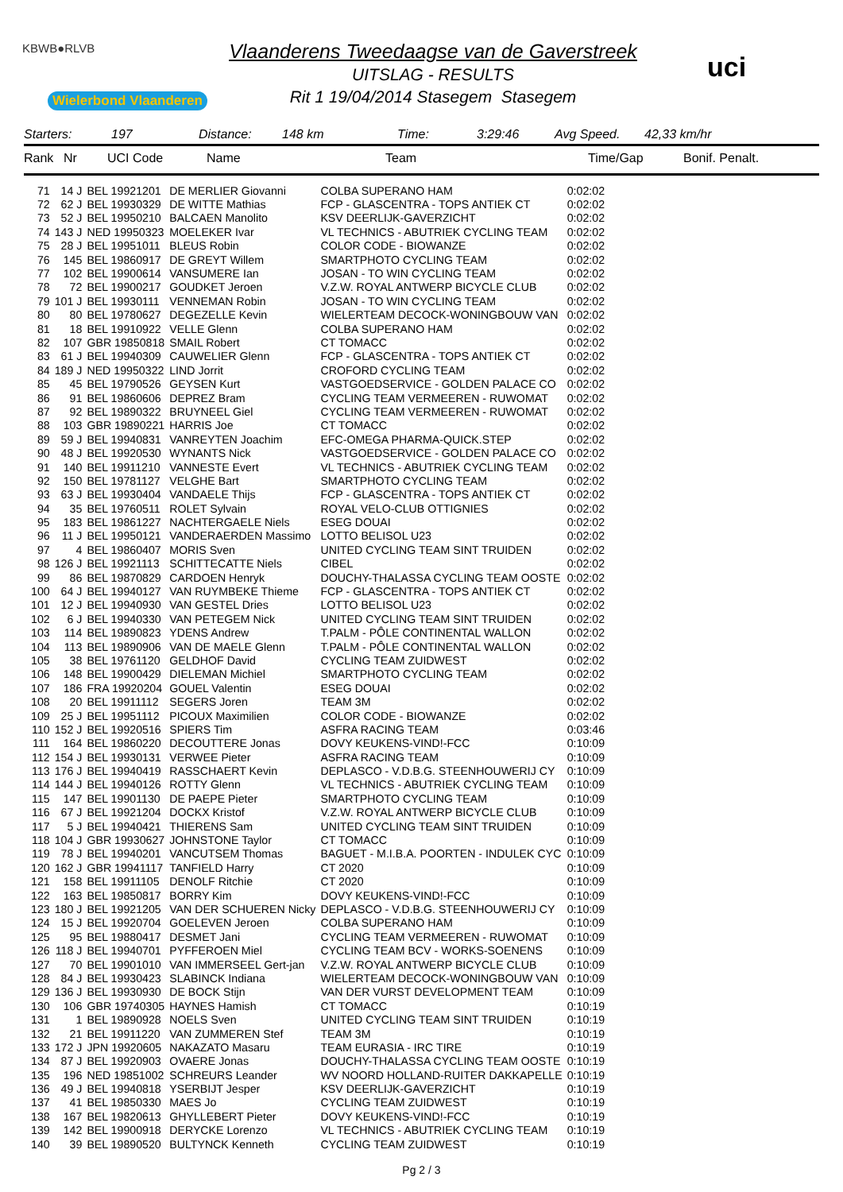KBWB●RLVB
Wielerbond Vlaanderen
Vlaanderens Tweedaagse van de Gaverstreek
UITSLAG - RESULTS
Rit 1 19/04/2014 Stasegem Stasegem
uci
Starters: 197 Distance: 148 km Time: 3:29:46 Avg Speed. 42,33 km/hr
Rank Nr UCI Code Name Team Time/Gap Bonif. Penalt.
| 71 | 14 J | BEL 19921201 | DE MERLIER Giovanni | COLBA SUPERANO HAM | 0:02:02 |
| 72 | 62 J | BEL 19930329 | DE WITTE Mathias | FCP - GLASCENTRA - TOPS ANTIEK CT | 0:02:02 |
| 73 | 52 J | BEL 19950210 | BALCAEN Manolito | KSV DEERLIJK-GAVERZICHT | 0:02:02 |
| 74 | 143 J | NED 19950323 | MOELEKER Ivar | VL TECHNICS - ABUTRIEK CYCLING TEAM | 0:02:02 |
| 75 | 28 J | BEL 19951011 | BLEUS Robin | COLOR CODE - BIOWANZE | 0:02:02 |
| 76 | 145 | BEL 19860917 | DE GREYT Willem | SMARTPHOTO CYCLING TEAM | 0:02:02 |
| 77 | 102 | BEL 19900614 | VANSUMERE Ian | JOSAN - TO WIN CYCLING TEAM | 0:02:02 |
| 78 | 72 | BEL 19900217 | GOUDKET Jeroen | V.Z.W. ROYAL ANTWERP BICYCLE CLUB | 0:02:02 |
| 79 | 101 J | BEL 19930111 | VENNEMAN Robin | JOSAN - TO WIN CYCLING TEAM | 0:02:02 |
| 80 | 80 | BEL 19780627 | DEGEZELLE Kevin | WIELERTEAM DECOCK-WONINGBOUW VAN | 0:02:02 |
| 81 | 18 | BEL 19910922 | VELLE Glenn | COLBA SUPERANO HAM | 0:02:02 |
| 82 | 107 | GBR 19850818 | SMAIL Robert | CT TOMACC | 0:02:02 |
| 83 | 61 J | BEL 19940309 | CAUWELIER Glenn | FCP - GLASCENTRA - TOPS ANTIEK CT | 0:02:02 |
| 84 | 189 J | NED 19950322 | LIND Jorrit | CROFORD CYCLING TEAM | 0:02:02 |
| 85 | 45 | BEL 19790526 | GEYSEN Kurt | VASTGOEDSERVICE - GOLDEN PALACE CO | 0:02:02 |
| 86 | 91 | BEL 19860606 | DEPREZ Bram | CYCLING TEAM VERMEEREN - RUWOMAT | 0:02:02 |
| 87 | 92 | BEL 19890322 | BRUYNEEL Giel | CYCLING TEAM VERMEEREN - RUWOMAT | 0:02:02 |
| 88 | 103 | GBR 19890221 | HARRIS Joe | CT TOMACC | 0:02:02 |
| 89 | 59 J | BEL 19940831 | VANREYTEN Joachim | EFC-OMEGA PHARMA-QUICK.STEP | 0:02:02 |
| 90 | 48 J | BEL 19920530 | WYNANTS Nick | VASTGOEDSERVICE - GOLDEN PALACE CO | 0:02:02 |
| 91 | 140 | BEL 19911210 | VANNESTE Evert | VL TECHNICS - ABUTRIEK CYCLING TEAM | 0:02:02 |
| 92 | 150 | BEL 19781127 | VELGHE Bart | SMARTPHOTO CYCLING TEAM | 0:02:02 |
| 93 | 63 J | BEL 19930404 | VANDAELE Thijs | FCP - GLASCENTRA - TOPS ANTIEK CT | 0:02:02 |
| 94 | 35 | BEL 19760511 | ROLET Sylvain | ROYAL VELO-CLUB OTTIGNIES | 0:02:02 |
| 95 | 183 | BEL 19861227 | NACHTERGAELE Niels | ESEG DOUAI | 0:02:02 |
| 96 | 11 J | BEL 19950121 | VANDERAERDEN Massimo | LOTTO BELISOL U23 | 0:02:02 |
| 97 | 4 | BEL 19860407 | MORIS Sven | UNITED CYCLING TEAM SINT TRUIDEN | 0:02:02 |
| 98 | 126 J | BEL 19921113 | SCHITTECATTE Niels | CIBEL | 0:02:02 |
| 99 | 86 | BEL 19870829 | CARDOEN Henryk | DOUCHY-THALASSA CYCLING TEAM OOSTE | 0:02:02 |
| 100 | 64 J | BEL 19940127 | VAN RUYMBEKE Thieme | FCP - GLASCENTRA - TOPS ANTIEK CT | 0:02:02 |
| 101 | 12 J | BEL 19940930 | VAN GESTEL Dries | LOTTO BELISOL U23 | 0:02:02 |
| 102 | 6 J | BEL 19940330 | VAN PETEGEM Nick | UNITED CYCLING TEAM SINT TRUIDEN | 0:02:02 |
| 103 | 114 | BEL 19890823 | YDENS Andrew | T.PALM - PÔLE CONTINENTAL WALLON | 0:02:02 |
| 104 | 113 | BEL 19890906 | VAN DE MAELE Glenn | T.PALM - PÔLE CONTINENTAL WALLON | 0:02:02 |
| 105 | 38 | BEL 19761120 | GELDHOF David | CYCLING TEAM ZUIDWEST | 0:02:02 |
| 106 | 148 | BEL 19900429 | DIELEMAN Michiel | SMARTPHOTO CYCLING TEAM | 0:02:02 |
| 107 | 186 | FRA 19920204 | GOUEL Valentin | ESEG DOUAI | 0:02:02 |
| 108 | 20 | BEL 19911112 | SEGERS Joren | TEAM 3M | 0:02:02 |
| 109 | 25 J | BEL 19951112 | PICOUX Maximilien | COLOR CODE - BIOWANZE | 0:02:02 |
| 110 | 152 J | BEL 19920516 | SPIERS Tim | ASFRA RACING TEAM | 0:03:46 |
| 111 | 164 | BEL 19860220 | DECOUTTERE Jonas | DOVY KEUKENS-VIND!-FCC | 0:10:09 |
| 112 | 154 J | BEL 19930131 | VERWEE Pieter | ASFRA RACING TEAM | 0:10:09 |
| 113 | 176 J | BEL 19940419 | RASSCHAERT Kevin | DEPLASCO - V.D.B.G. STEENHOUWERIJ CY | 0:10:09 |
| 114 | 144 J | BEL 19940126 | ROTTY Glenn | VL TECHNICS - ABUTRIEK CYCLING TEAM | 0:10:09 |
| 115 | 147 | BEL 19901130 | DE PAEPE Pieter | SMARTPHOTO CYCLING TEAM | 0:10:09 |
| 116 | 67 J | BEL 19921204 | DOCKX Kristof | V.Z.W. ROYAL ANTWERP BICYCLE CLUB | 0:10:09 |
| 117 | 5 J | BEL 19940421 | THIERENS Sam | UNITED CYCLING TEAM SINT TRUIDEN | 0:10:09 |
| 118 | 104 J | GBR 19930627 | JOHNSTONE Taylor | CT TOMACC | 0:10:09 |
| 119 | 78 J | BEL 19940201 | VANCUTSEM Thomas | BAGUET - M.I.B.A. POORTEN - INDULEK CYC | 0:10:09 |
| 120 | 162 J | GBR 19941117 | TANFIELD Harry | CT 2020 | 0:10:09 |
| 121 | 158 | BEL 19911105 | DENOLF Ritchie | CT 2020 | 0:10:09 |
| 122 | 163 | BEL 19850817 | BORRY Kim | DOVY KEUKENS-VIND!-FCC | 0:10:09 |
| 123 | 180 J | BEL 19921205 | VAN DER SCHUEREN Nicky | DEPLASCO - V.D.B.G. STEENHOUWERIJ CY | 0:10:09 |
| 124 | 15 J | BEL 19920704 | GOELEVEN Jeroen | COLBA SUPERANO HAM | 0:10:09 |
| 125 | 95 | BEL 19880417 | DESMET Jani | CYCLING TEAM VERMEEREN - RUWOMAT | 0:10:09 |
| 126 | 118 J | BEL 19940701 | PYFFEROEN Miel | CYCLING TEAM BCV - WORKS-SOENENS | 0:10:09 |
| 127 | 70 | BEL 19901010 | VAN IMMERSEEL Gert-jan | V.Z.W. ROYAL ANTWERP BICYCLE CLUB | 0:10:09 |
| 128 | 84 J | BEL 19930423 | SLABINCK Indiana | WIELERTEAM DECOCK-WONINGBOUW VAN | 0:10:09 |
| 129 | 136 J | BEL 19930930 | DE BOCK Stijn | VAN DER VURST DEVELOPMENT TEAM | 0:10:09 |
| 130 | 106 | GBR 19740305 | HAYNES Hamish | CT TOMACC | 0:10:19 |
| 131 | 1 | BEL 19890928 | NOELS Sven | UNITED CYCLING TEAM SINT TRUIDEN | 0:10:19 |
| 132 | 21 | BEL 19911220 | VAN ZUMMEREN Stef | TEAM 3M | 0:10:19 |
| 133 | 172 J | JPN 19920605 | NAKAZATO Masaru | TEAM EURASIA - IRC TIRE | 0:10:19 |
| 134 | 87 J | BEL 19920903 | OVAERE Jonas | DOUCHY-THALASSA CYCLING TEAM OOSTE | 0:10:19 |
| 135 | 196 | NED 19851002 | SCHREURS Leander | WV NOORD HOLLAND-RUITER DAKKAPELLE | 0:10:19 |
| 136 | 49 J | BEL 19940818 | YSERBIJT Jesper | KSV DEERLIJK-GAVERZICHT | 0:10:19 |
| 137 | 41 | BEL 19850330 | MAES Jo | CYCLING TEAM ZUIDWEST | 0:10:19 |
| 138 | 167 | BEL 19820613 | GHYLLEBERT Pieter | DOVY KEUKENS-VIND!-FCC | 0:10:19 |
| 139 | 142 | BEL 19900918 | DERYCKE Lorenzo | VL TECHNICS - ABUTRIEK CYCLING TEAM | 0:10:19 |
| 140 | 39 | BEL 19890520 | BULTYNCK Kenneth | CYCLING TEAM ZUIDWEST | 0:10:19 |
Pg 2 / 3